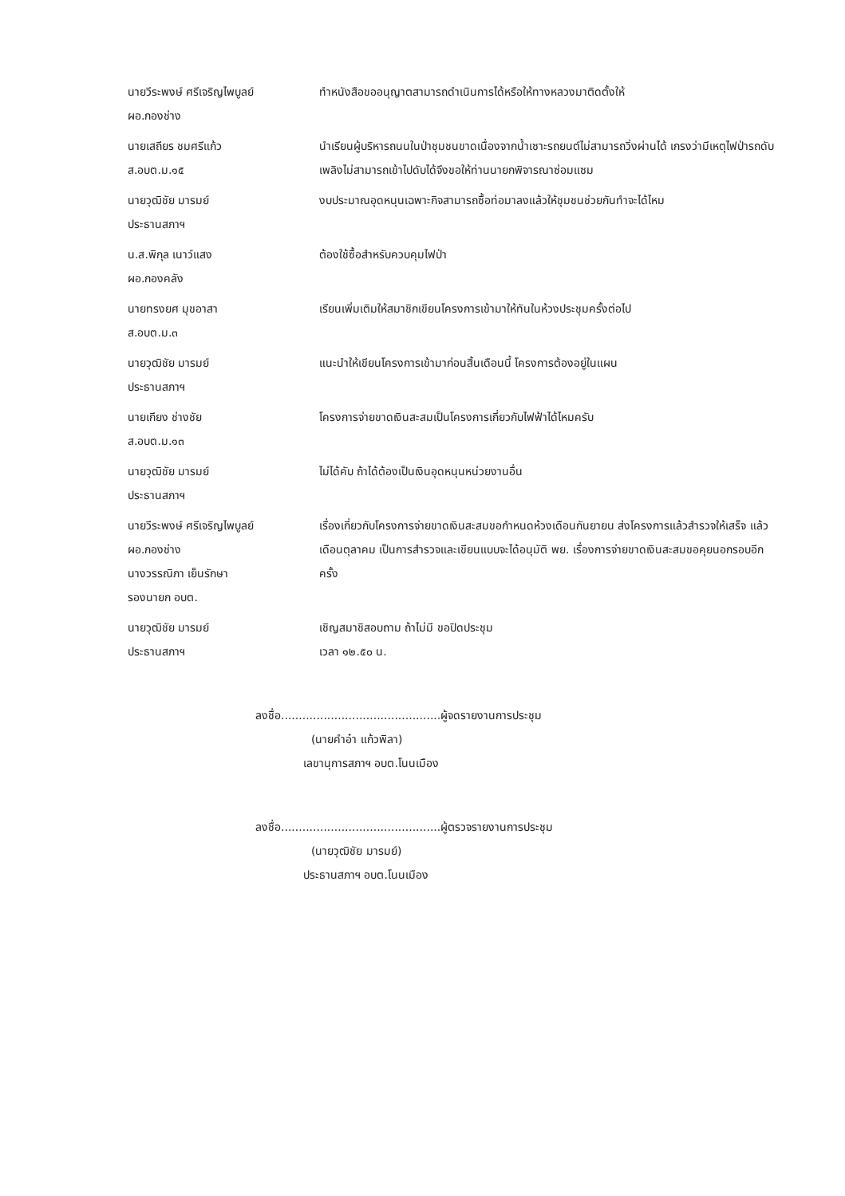นายวีระพงษ์ ศรีเจริญไพบูลย์
ผอ.กองช่าง
ทำหนังสือขออนุญาตสามารถดำเนินการได้หรือให้ทางหลวงมาติดตั้งให้
นายเสถียร ชมศรีแก้ว
ส.อบต.ม.๑๕
นำเรียนผู้บริหารถนนในป่าชุมชนขาดเนื่องจากน้ำเซาะรถยนต์ไม่สามารถวิ่งผ่านได้ เกรงว่ามีเหตุไฟป่ารถดับเพลิงไม่สามารถเข้าไปดับได้จึงขอให้ท่านนายกพิจารณาซ่อมแซม
นายวุฒิชัย มารมย์
ประธานสภาฯ
งบประมาณอุดหนุนเฉพาะกิจสามารถซื้อท่อมาลงแล้วให้ชุมชนช่วยกันทำจะได้ไหม
น.ส.พิกุล เนาว์แสง
ผอ.กองคลัง
ต้องใช้ซื้อสำหรับควบคุมไฟป่า
นายทรงยศ มุขอาสา
ส.อบต.ม.๓
เรียนเพิ่มเติมให้สมาชิกเขียนโครงการเข้ามาให้ทันในห้วงประชุมครั้งต่อไป
นายวุฒิชัย มารมย์
ประธานสภาฯ
แนะนำให้เขียนโครงการเข้ามาก่อนสิ้นเดือนนี้ โครงการต้องอยู่ในแผน
นายเกียง ช่างชัย
ส.อบต.ม.๑๓
โครงการจ่ายขาดเงินสะสมเป็นโครงการเกี่ยวกับไฟฟ้าได้ไหมครับ
นายวุฒิชัย มารมย์
ประธานสภาฯ
ไม่ได้คับ ถ้าได้ต้องเป็นเงินอุดหนุนหน่วยงานอื่น
นายวีระพงษ์ ศรีเจริญไพบูลย์
ผอ.กองช่าง
นางวรรณิภา เย็นรักษา
รองนายก อบต.
เรื่องเกี่ยวกับโครงการจ่ายขาดเงินสะสมขอกำหนดห้วงเดือนกันยายน ส่งโครงการแล้วสำรวจให้เสร็จ แล้วเดือนตุลาคม เป็นการสำรวจและเขียนแบบจะได้อนุมัติ พย. เรื่องการจ่ายขาดเงินสะสมขอคุยนอกรอบอีกครั้ง
นายวุฒิชัย มารมย์
ประธานสภาฯ
เชิญสมาชิสอบถาม ถ้าไม่มี ขอปิดประชุม
เวลา ๑๒.๕๐ น.
ลงชื่อ.............................................ผู้จดรายงานการประชุม
(นายคำอ๋า แก้วพิลา)
เลขานุการสภาฯ อบต.โนนเมือง
ลงชื่อ.............................................ผู้ตรวจรายงานการประชุม
(นายวุฒิชัย มารมย์)
ประธานสภาฯ อบต.โนนเมือง